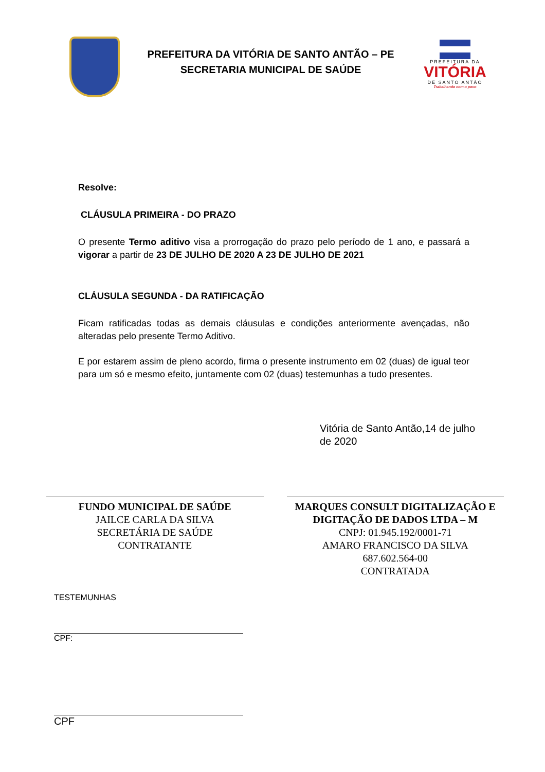PREFEITURA DA VITÓRIA DE SANTO ANTÃO – PE
SECRETARIA MUNICIPAL DE SAÚDE
PREFEITURA DA
VITÓRIA
DE SANTO ANTÃO
Trabalhando com o povo
Resolve:
CLÁUSULA PRIMEIRA - DO PRAZO
O presente Termo aditivo visa a prorrogação do prazo pelo período de 1 ano, e passará a vigorar a partir de 23 DE JULHO DE 2020 A 23 DE JULHO DE 2021
CLÁUSULA SEGUNDA - DA RATIFICAÇÃO
Ficam ratificadas todas as demais cláusulas e condições anteriormente avençadas, não alteradas pelo presente Termo Aditivo.
E por estarem assim de pleno acordo, firma o presente instrumento em 02 (duas) de igual teor para um só e mesmo efeito, juntamente com 02 (duas) testemunhas a tudo presentes.
Vitória de Santo Antão,14 de julho
de 2020
FUNDO MUNICIPAL DE SAÚDE
JAILCE CARLA DA SILVA
SECRETÁRIA DE SAÚDE
CONTRATANTE
MARQUES CONSULT DIGITALIZAÇÃO E DIGITAÇÃO DE DADOS LTDA – M
CNPJ: 01.945.192/0001-71
AMARO FRANCISCO DA SILVA
687.602.564-00
CONTRATADA
TESTEMUNHAS
CPF:
CPF